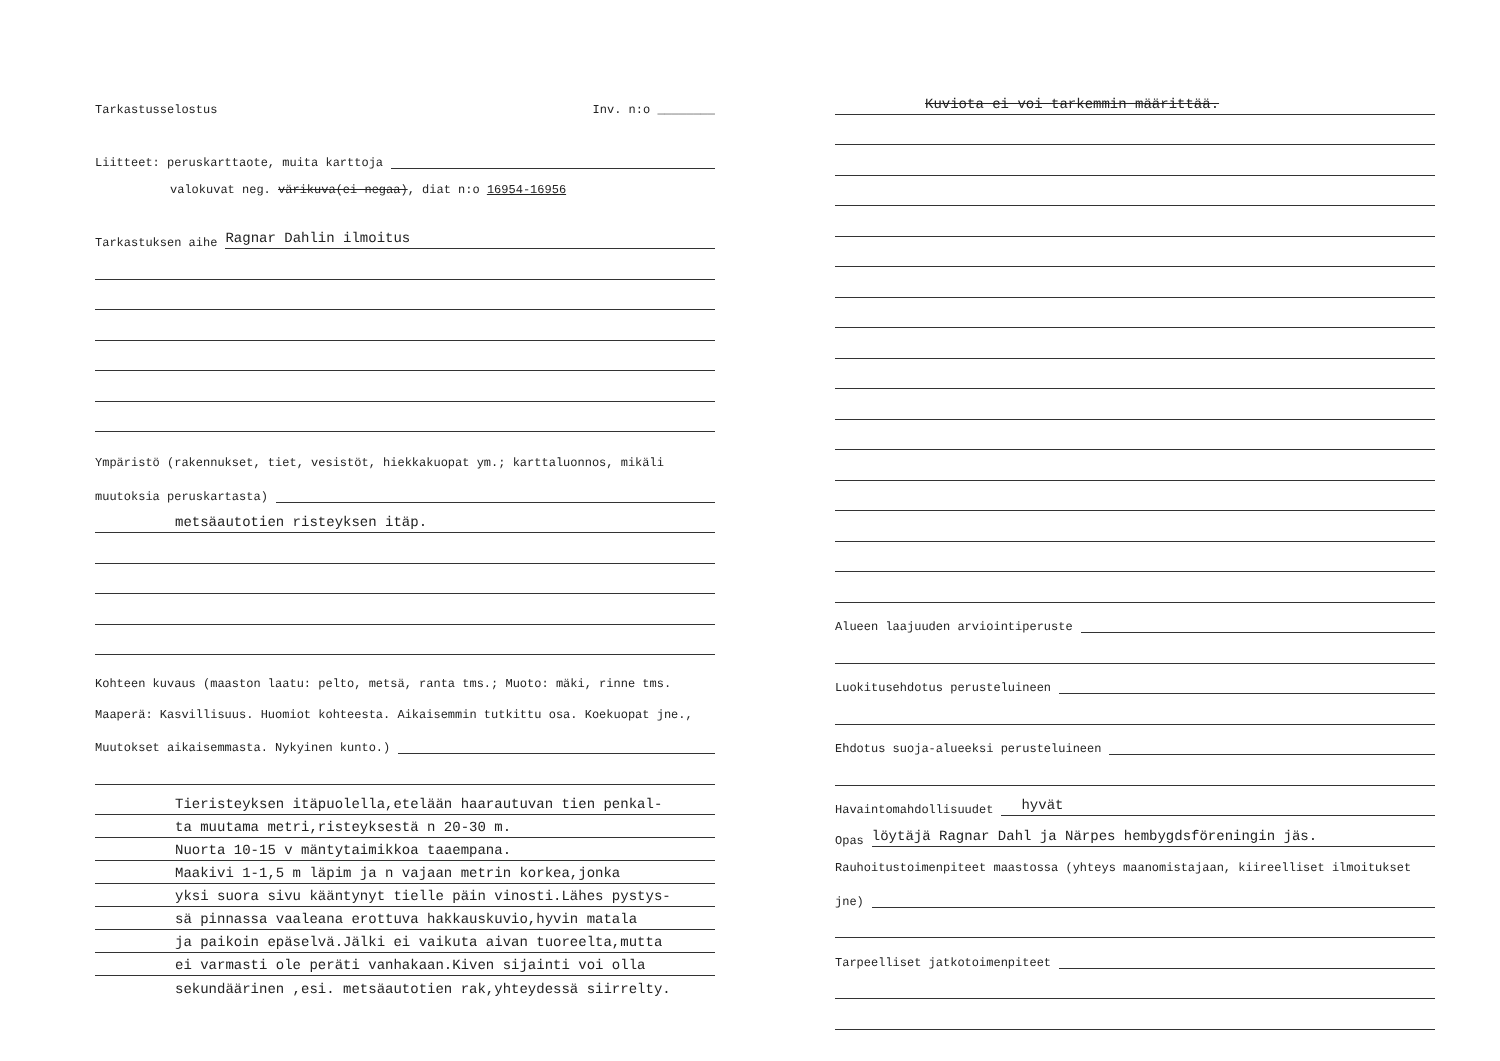Tarkastusselostus Inv. n:o ________
Liitteet: peruskarttaote, muita karttoja
valokuvat neg. värikuva(ei negaa), diat n:o 16954-16956
Tarkastuksen aihe Ragnar Dahlin ilmoitus
Ympäristö (rakennukset, tiet, vesistöt, hiekkakuopat ym.; karttaluonnos, mikäli
muutoksia peruskartasta)
metsäautotien risteyksen itäp.
Kohteen kuvaus (maaston laatu: pelto, metsä, ranta tms.; Muoto: mäki, rinne tms.
Maaperä: Kasvillisuus. Huomiot kohteesta. Aikaisemmin tutkittu osa. Koekuopat jne.,
Muutokset aikaisemmasta. Nykyinen kunto.)
Tieristeyksen itäpuolella,etelään haarautuvan tien penkal-
ta muutama metri,risteyksestä n 20-30 m.
Nuorta 10-15 v mäntytaimikkoa taaempana.
Maakivi 1-1,5 m läpim ja n vajaan metrin korkea,jonka
yksi suora sivu kääntynyt tielle päin vinosti.Lähes pystys-
sä pinnassa vaaleana erottuva hakkauskuvio,hyvin matala
ja paikoin epäselvä.Jälki ei vaikuta aivan tuoreelta,mutta
ei varmasti ole peräti vanhakaan.Kiven sijainti voi olla
sekundäärinen ,esi. metsäautotien rak,yhteydessä siirrelty.
Kuviota ei voi tarkemmin määrittää.
Alueen laajuuden arviointiperuste
Luokitusehdotus perusteluineen
Ehdotus suoja-alueeksi perusteluineen
Havaintomahdollisuudet hyvät
Opas löytäjä Ragnar Dahl ja Närpes hembygdsföreningin jäs.
Rauhoitustoimenpiteet maastossa (yhteys maanomistajaan, kiireelliset ilmoitukset
jne)
Tarpeelliset jatkotoimenpiteet